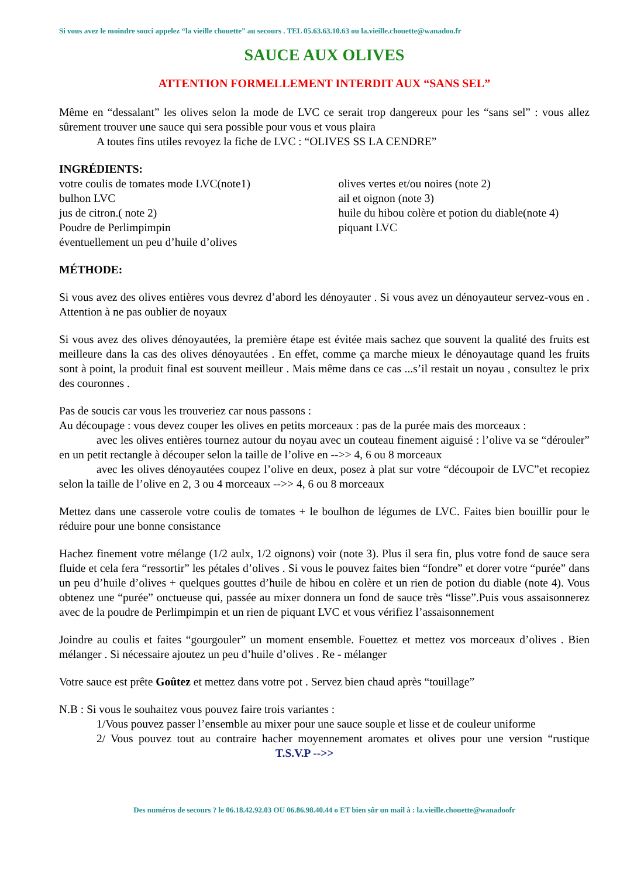Si vous avez le moindre souci appelez “la vieille chouette” au secours . TEL 05.63.63.10.63 ou la.vieille.chouette@wanadoo.fr
SAUCE AUX OLIVES
ATTENTION FORMELLEMENT INTERDIT AUX “SANS SEL”
Même en “dessalant” les olives selon la mode de LVC ce serait trop dangereux pour les “sans sel” : vous allez sûrement trouver une sauce qui sera possible pour vous et vous plaira
A toutes fins utiles revoyez la fiche de LVC : “OLIVES SS LA CENDRE”
INGRÉDIENTS:
votre coulis de tomates mode LVC(note1)
bulhon LVC
jus de citron.( note 2)
Poudre de Perlimpimpin
éventuellement un peu d’huile d’olives
olives vertes et/ou noires (note 2)
ail et oignon (note 3)
huile du hibou colère et potion du diable(note 4)
piquant LVC
MÉTHODE:
Si vous avez des olives entières vous devrez d’abord les dénoyauter . Si vous avez un dénoyauteur servez-vous en . Attention à ne pas oublier de noyaux
Si vous avez des olives dénoyautées, la première étape est évitée mais sachez que souvent la qualité des fruits est meilleure dans la cas des olives dénoyautées . En effet, comme ça marche mieux le dénoyautage quand les fruits sont à point, la produit final est souvent meilleur . Mais même dans ce cas ...s’il restait un noyau , consultez le prix des couronnes .
Pas de soucis car vous les trouveriez car nous passons :
Au découpage : vous devez couper les olives en petits morceaux : pas de la purée mais des morceaux :
avec les olives entières tournez autour du noyau avec un couteau finement aiguisé : l’olive va se “dérouler” en un petit rectangle à découper selon la taille de l’olive en -->> 4, 6 ou 8 morceaux
avec les olives dénoyautées coupez l’olive en deux, posez à plat sur votre “découpoir de LVC”et recopiez selon la taille de l’olive en 2, 3 ou 4 morceaux -->> 4, 6 ou 8 morceaux
Mettez dans une casserole votre coulis de tomates + le boulhon de légumes de LVC. Faites bien bouillir pour le réduire pour une bonne consistance
Hachez finement votre mélange (1/2 aulx, 1/2 oignons) voir (note 3). Plus il sera fin, plus votre fond de sauce sera fluide et cela fera “ressortir” les pétales d’olives . Si vous le pouvez faites bien “fondre” et dorer votre “purée” dans un peu d’huile d’olives + quelques gouttes d’huile de hibou en colère et un rien de potion du diable (note 4). Vous obtenez une “purée” onctueuse qui, passée au mixer donnera un fond de sauce très “lisse”.Puis vous assaisonnerez avec de la poudre de Perlimpimpin et un rien de piquant LVC et vous vérifiez l’assaisonnement
Joindre au coulis et faites “gourgouler” un moment ensemble. Fouettez et mettez vos morceaux d’olives . Bien mélanger . Si nécessaire ajoutez un peu d’huile d’olives . Re - mélanger
Votre sauce est prête Goûtez et mettez dans votre pot . Servez bien chaud après “touillage”
N.B : Si vous le souhaitez vous pouvez faire trois variantes :
1/Vous pouvez passer l’ensemble au mixer pour une sauce souple et lisse et de couleur uniforme
2/ Vous pouvez tout au contraire hacher moyennement aromates et olives pour une version “rustique T.S.V.P -->>
Des numéros de secours ? le 06.18.42.92.03 OU 06.86.98.40.44 o ET bien sûr un mail à : la.vieille.chouette@wanadoofr